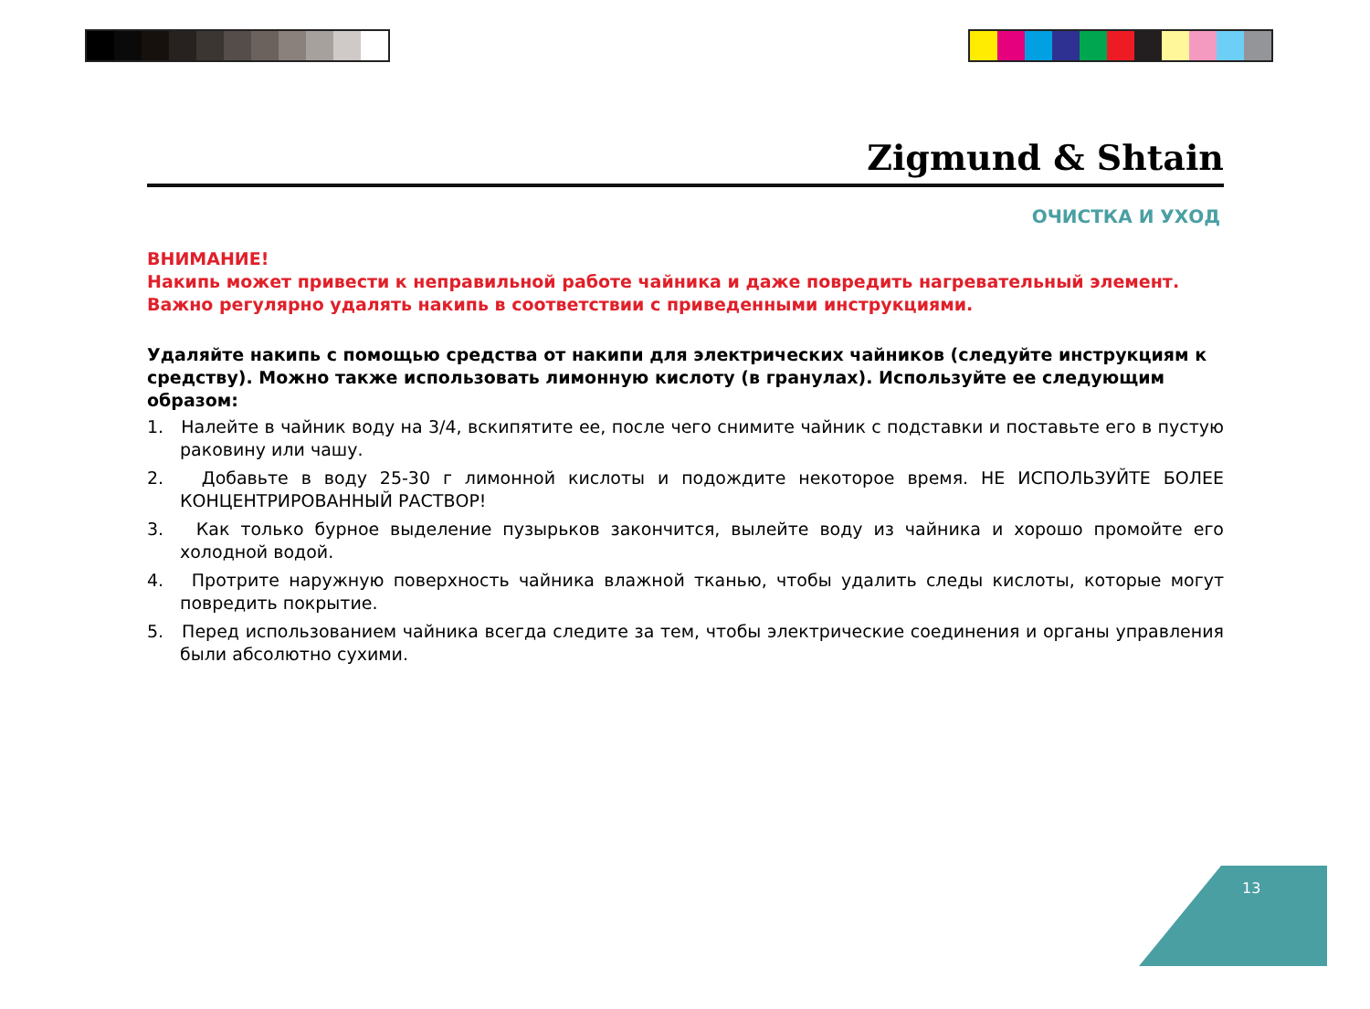Zigmund & Shtain
ОЧИСТКА И УХОД
ВНИМАНИЕ!
Накипь может привести к неправильной работе чайника и даже повредить нагревательный элемент.
Важно регулярно удалять накипь в соответствии с приведенными инструкциями.
Удаляйте накипь с помощью средства от накипи для электрических чайников (следуйте инструкциям к средству). Можно также использовать лимонную кислоту (в гранулах). Используйте ее следующим образом:
1. Налейте в чайник воду на 3/4, вскипятите ее, после чего снимите чайник с подставки и поставьте его в пустую раковину или чашу.
2. Добавьте в воду 25-30 г лимонной кислоты и подождите некоторое время. НЕ ИСПОЛЬЗУЙТЕ БОЛЕЕ КОНЦЕНТРИРОВАННЫЙ РАСТВОР!
3. Как только бурное выделение пузырьков закончится, вылейте воду из чайника и хорошо промойте его холодной водой.
4. Протрите наружную поверхность чайника влажной тканью, чтобы удалить следы кислоты, которые могут повредить покрытие.
5. Перед использованием чайника всегда следите за тем, чтобы электрические соединения и органы управления были абсолютно сухими.
13